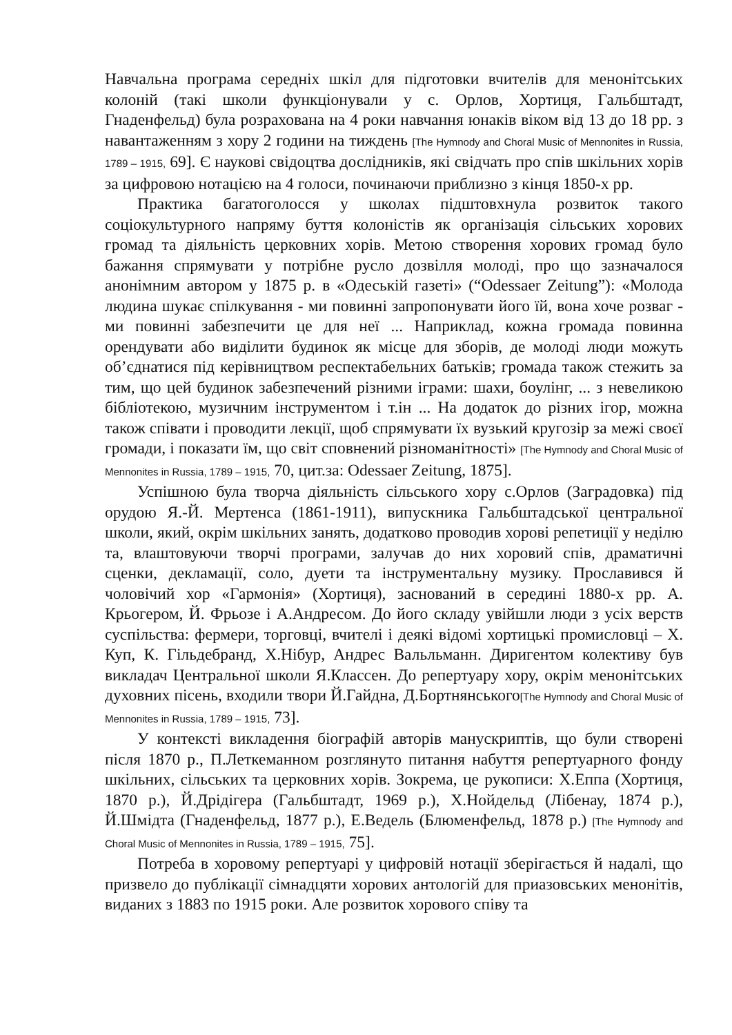Навчальна програма середніх шкіл для підготовки вчителів для менонітських колоній (такі школи функціонували у с. Орлов, Хортиця, Гальбштадт, Гнаденфельд) була розрахована на 4 роки навчання юнаків віком від 13 до 18 рр. з навантаженням з хору 2 години на тиждень [The Hymnody and Choral Music of Mennonites in Russia, 1789 – 1915, 69]. Є наукові свідоцтва дослідників, які свідчать про спів шкільних хорів за цифровою нотацією на 4 голоси, починаючи приблизно з кінця 1850-х рр.
Практика багатоголосся у школах підштовхнула розвиток такого соціокультурного напряму буття колоністів як організація сільських хорових громад та діяльність церковних хорів. Метою створення хорових громад було бажання спрямувати у потрібне русло дозвілля молоді, про що зазначалося анонімним автором у 1875 р. в «Одеській газеті» (“Odessaer Zeitung”): «Молода людина шукає спілкування - ми повинні запропонувати його їй, вона хоче розваг - ми повинні забезпечити це для неї ... Наприклад, кожна громада повинна орендувати або виділити будинок як місце для зборів, де молоді люди можуть об’єднатися під керівництвом респектабельних батьків; громада також стежить за тим, що цей будинок забезпечений різними іграми: шахи, боулінг, ... з невеликою бібліотекою, музичним інструментом і т.ін ... На додаток до різних ігор, можна також співати і проводити лекції, щоб спрямувати їх вузький кругозір за межі своєї громади, і показати їм, що світ сповнений різноманітності» [The Hymnody and Choral Music of Mennonites in Russia, 1789 – 1915, 70, цит.за: Odessaer Zeitung, 1875].
Успішною була творча діяльність сільського хору с.Орлов (Заградовка) під орудою Я.-Й. Мертенса (1861-1911), випускника Гальбштадської центральної школи, який, окрім шкільних занять, додатково проводив хорові репетиції у неділю та, влаштовуючи творчі програми, залучав до них хоровий спів, драматичні сценки, декламації, соло, дуети та інструментальну музику. Прославився й чоловічий хор «Гармонія» (Хортиця), заснований в середині 1880-х рр. А. Крьогером, Й. Фрьозе і А.Андресом. До його складу увійшли люди з усіх верств суспільства: фермери, торговці, вчителі і деякі відомі хортицькі промисловці – Х. Куп, К. Гільдебранд, Х.Нібур, Андрес Вальльманн. Диригентом колективу був викладач Центральної школи Я.Классен. До репертуару хору, окрім менонітських духовних пісень, входили твори Й.Гайдна, Д.Бортнянського[The Hymnody and Choral Music of Mennonites in Russia, 1789 – 1915, 73].
У контексті викладення біографій авторів манускриптів, що були створені після 1870 р., П.Леткеманном розглянуто питання набуття репертуарного фонду шкільних, сільських та церковних хорів. Зокрема, це рукописи: Х.Еппа (Хортиця, 1870 р.), Й.Дрідігера (Гальбштадт, 1969 р.), Х.Нойдельд (Лібенау, 1874 р.), Й.Шмідта (Гнаденфельд, 1877 р.), Е.Ведель (Блюменфельд, 1878 р.) [The Hymnody and Choral Music of Mennonites in Russia, 1789 – 1915, 75].
Потреба в хоровому репертуарі у цифровій нотації зберігається й надалі, що призвело до публікації сімнадцяти хорових антологій для приазовських менонітів, виданих з 1883 по 1915 роки. Але розвиток хорового співу та